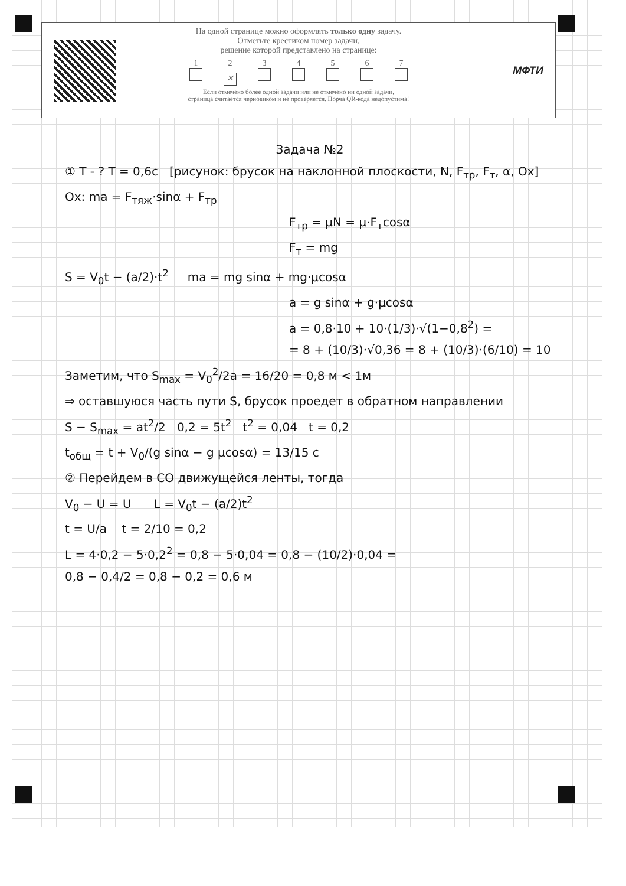На одной странице можно оформлять только одну задачу.
Отметьте крестиком номер задачи,
решение которой представлено на странице:
1234567
✕
Если отмечено более одной задачи или не отмечено ни одной задачи,
страница считается черновиком и не проверяется. Порча QR-кода недопустима!
МФТИ
Задача №2
① T - ? T = 0,6c [рисунок: брусок на наклонной плоскости, N, F<sub>тр</sub>, F<sub>т</sub>, α, Ox] Ox: ma = F<sub>тяж</sub>·sinα + F<sub>тр</sub>
F<sub>тр</sub> = μN = μ·F<sub>т</sub>cosα
F<sub>т</sub> = mg
S = V<sub>0</sub>t − (a/2)·t<sup>2</sup> ma = mg sinα + mg·μcosα
a = g sinα + g·μcosα
a = 0,8·10 + 10·(1/3)·√(1−0,8<sup>2</sup>) =
= 8 + (10/3)·√0,36 = 8 + (10/3)·(6/10) = 10
Заметим, что S<sub>max</sub> = V<sub>0</sub><sup>2</sup>/2a = 16/20 = 0,8 м < 1м
⇒ оставшуюся часть пути S, брусок проедет в обратном направлении
S − S<sub>max</sub> = at<sup>2</sup>/2 0,2 = 5t<sup>2</sup> t<sup>2</sup> = 0,04 t = 0,2
t<sub>общ</sub> = t + V<sub>0</sub>/(g sinα − g μcosα) = 13/15 c
② Перейдем в СО движущейся ленты, тогда
V<sub>0</sub> − U = U L = V<sub>0</sub>t − (a/2)t<sup>2</sup>
t = U/a t = 2/10 = 0,2
L = 4·0,2 − 5·0,2<sup>2</sup> = 0,8 − 5·0,04 = 0,8 − (10/2)·0,04 =
0,8 − 0,4/2 = 0,8 − 0,2 = 0,6 м